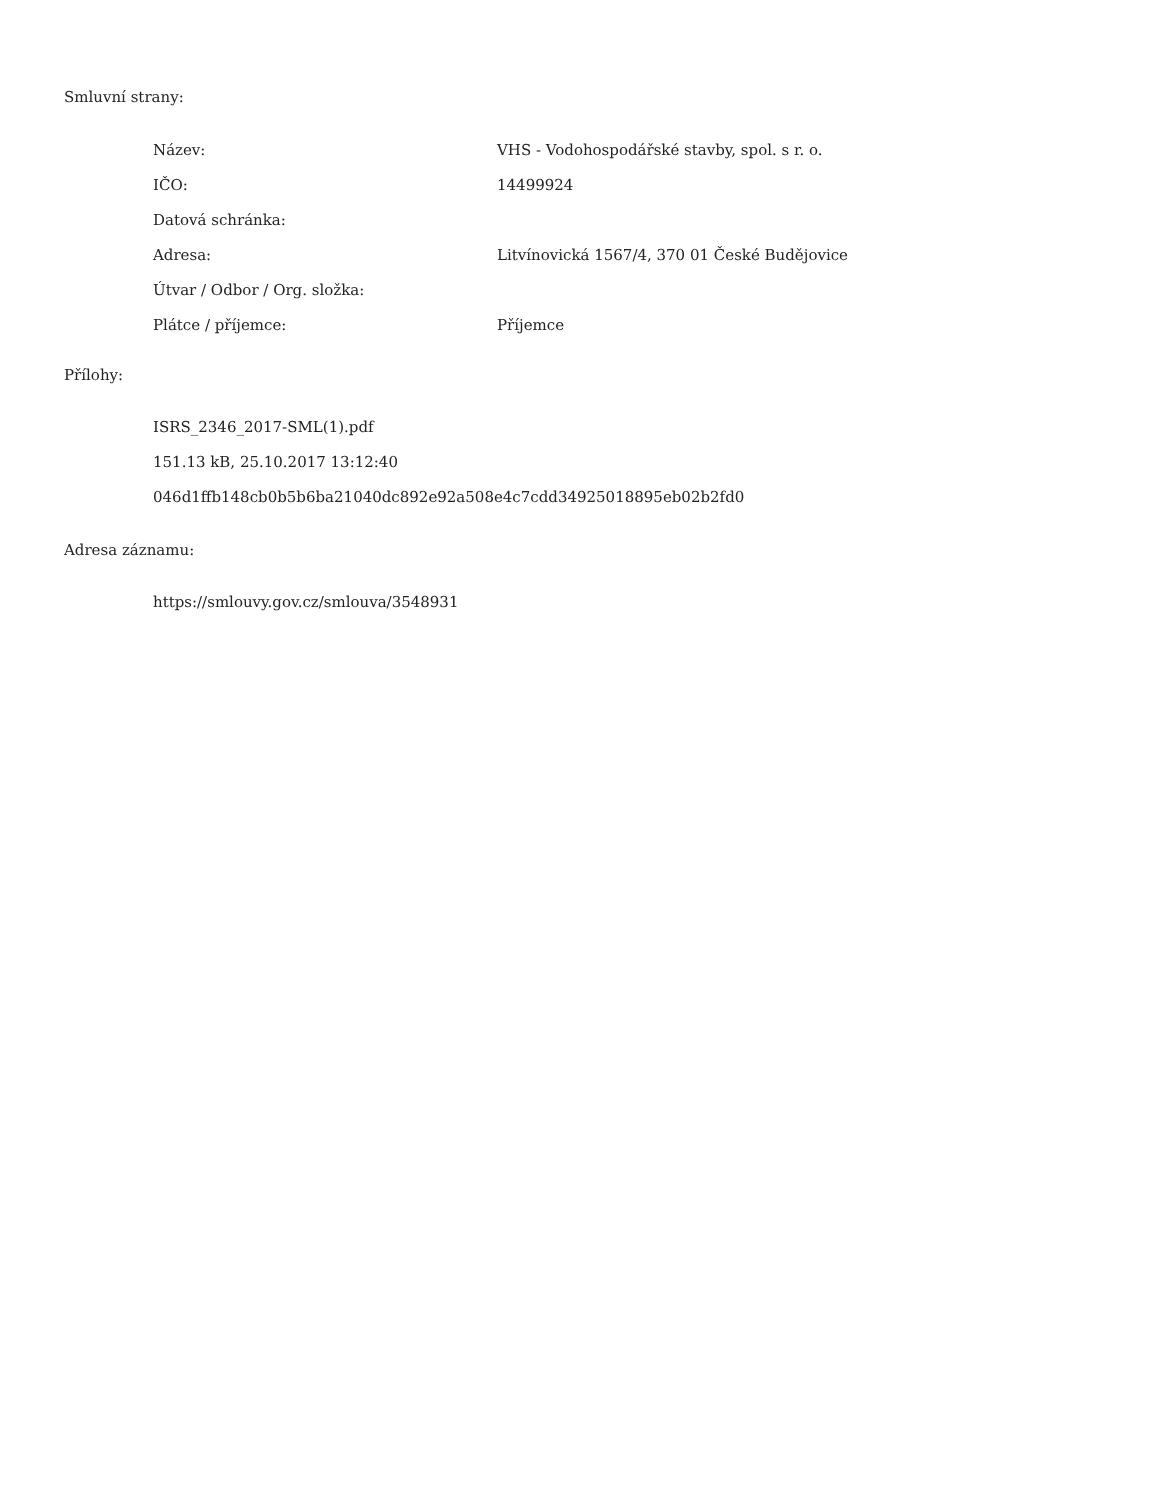Smluvní strany:
| Název: | VHS - Vodohospodářské stavby, spol. s r. o. |
| IČO: | 14499924 |
| Datová schránka: | |
| Adresa: | Litvínovická 1567/4, 370 01 České Budějovice |
| Útvar / Odbor / Org. složka: | |
| Plátce / příjemce: | Příjemce |
Přílohy:
ISRS_2346_2017-SML(1).pdf
151.13 kB, 25.10.2017 13:12:40
046d1ffb148cb0b5b6ba21040dc892e92a508e4c7cdd34925018895eb02b2fd0
Adresa záznamu:
https://smlouvy.gov.cz/smlouva/3548931